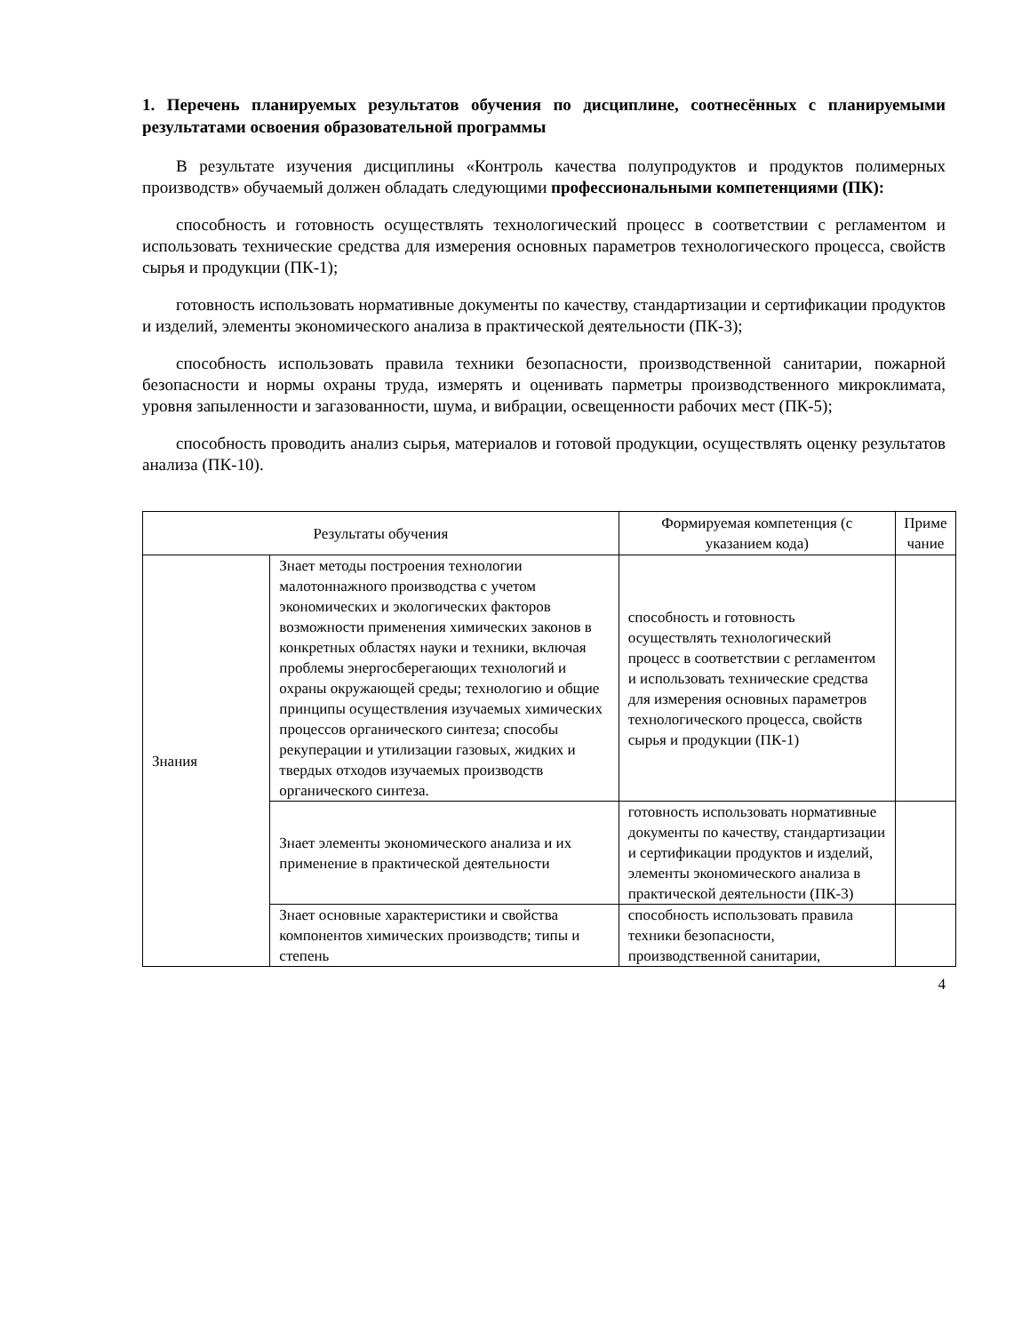1. Перечень планируемых результатов обучения по дисциплине, соотнесённых с планируемыми результатами освоения образовательной программы
В результате изучения дисциплины «Контроль качества полупродуктов и продуктов полимерных производств» обучаемый должен обладать следующими профессиональными компетенциями (ПК):
способность и готовность осуществлять технологический процесс в соответствии с регламентом и использовать технические средства для измерения основных параметров технологического процесса, свойств сырья и продукции (ПК-1);
готовность использовать нормативные документы по качеству, стандартизации и сертификации продуктов и изделий, элементы экономического анализа в практической деятельности (ПК-3);
способность использовать правила техники безопасности, производственной санитарии, пожарной безопасности и нормы охраны труда, измерять и оценивать парметры производственного микроклимата, уровня запыленности и загазованности, шума, и вибрации, освещенности рабочих мест (ПК-5);
способность проводить анализ сырья, материалов и готовой продукции, осуществлять оценку результатов анализа (ПК-10).
| Результаты обучения | | Формируемая компетенция (с указанием кода) | Приме чание |
| --- | --- | --- | --- |
| Знания | Знает методы построения технологии малотоннажного производства с учетом экономических и экологических факторов возможности применения химических законов в конкретных областях науки и техники, включая проблемы энергосберегающих технологий и охраны окружающей среды; технологию и общие принципы осуществления изучаемых химических процессов органического синтеза; способы рекуперации и утилизации газовых, жидких и твердых отходов изучаемых производств органического синтеза. | способность и готовность осуществлять технологический процесс в соответствии с регламентом и использовать технические средства для измерения основных параметров технологического процесса, свойств сырья и продукции (ПК-1) | |
| | Знает элементы экономического анализа и их применение в практической деятельности | готовность использовать нормативные документы по качеству, стандартизации и сертификации продуктов и изделий, элементы экономического анализа в практической деятельности (ПК-3) | |
| | Знает основные характеристики и свойства компонентов химических производств; типы и степень | способность использовать правила техники безопасности, производственной санитарии, | |
4